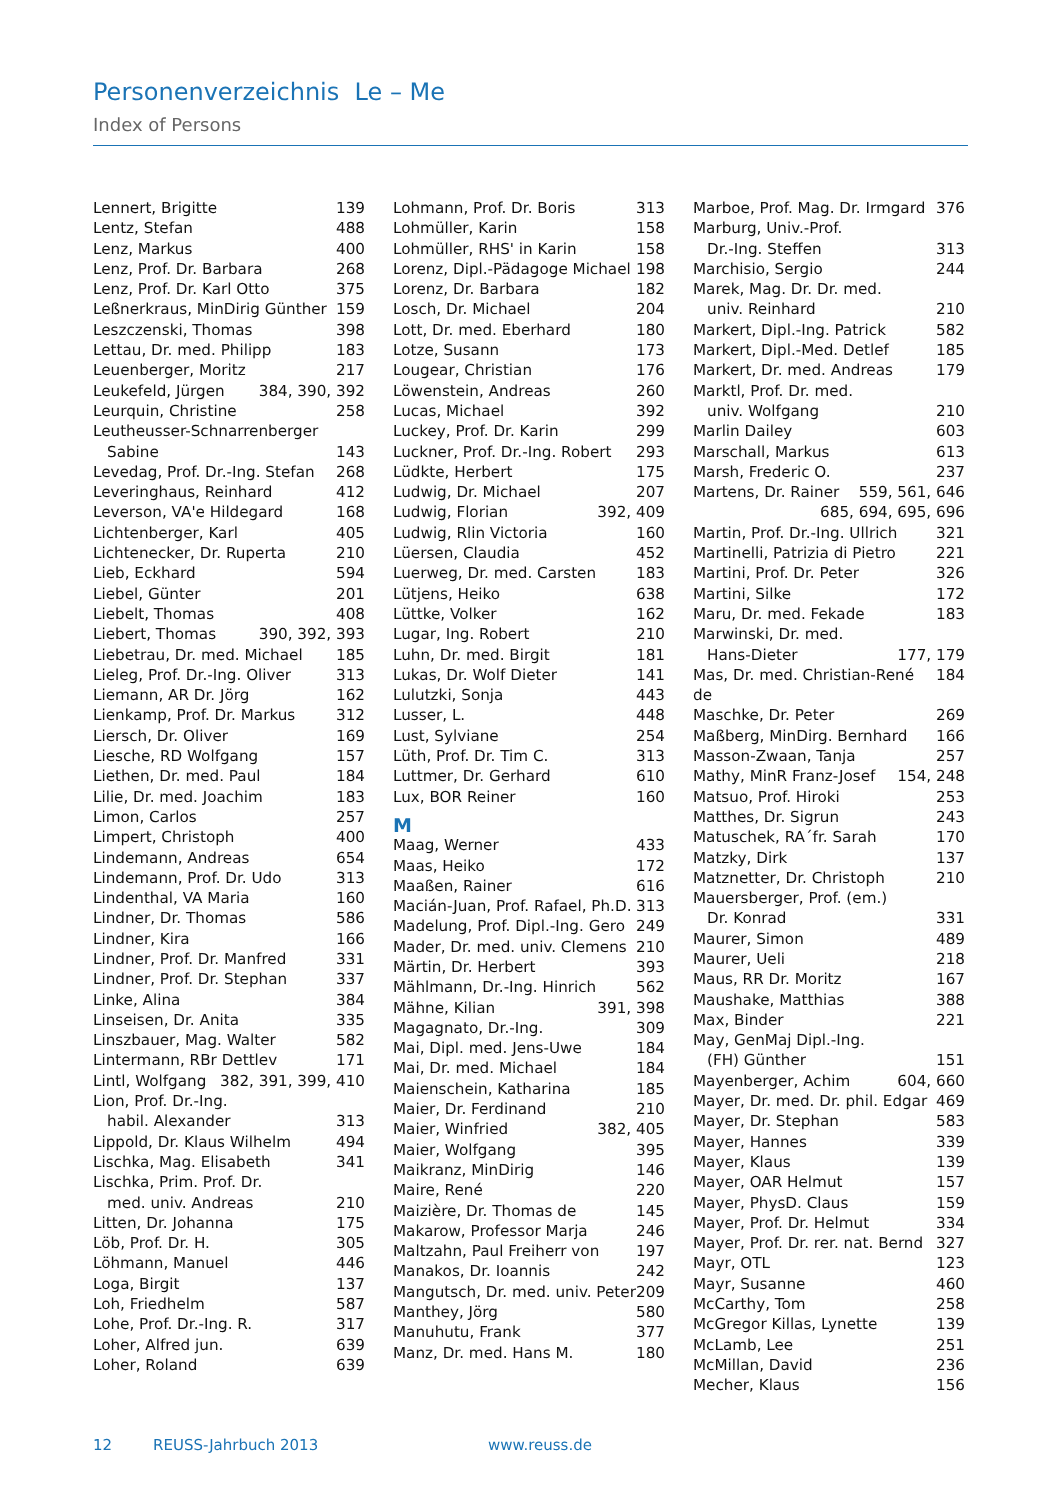Personenverzeichnis Le – Me
Index of Persons
Lennert, Brigitte 139
Lentz, Stefan 488
Lenz, Markus 400
Lenz, Prof. Dr. Barbara 268
Lenz, Prof. Dr. Karl Otto 375
Leßnerkraus, MinDirig Günther 159
Leszczenski, Thomas 398
Lettau, Dr. med. Philipp 183
Leuenberger, Moritz 217
Leukefeld, Jürgen 384, 390, 392
Leurquin, Christine 258
Leutheusser-Schnarrenberger
Sabine 143
Levedag, Prof. Dr.-Ing. Stefan 268
Leveringhaus, Reinhard 412
Leverson, VA'e Hildegard 168
Lichtenberger, Karl 405
Lichtenecker, Dr. Ruperta 210
Lieb, Eckhard 594
Liebel, Günter 201
Liebelt, Thomas 408
Liebert, Thomas 390, 392, 393
Liebetrau, Dr. med. Michael 185
Lieleg, Prof. Dr.-Ing. Oliver 313
Liemann, AR Dr. Jörg 162
Lienkamp, Prof. Dr. Markus 312
Liersch, Dr. Oliver 169
Liesche, RD Wolfgang 157
Liethen, Dr. med. Paul 184
Lilie, Dr. med. Joachim 183
Limon, Carlos 257
Limpert, Christoph 400
Lindemann, Andreas 654
Lindemann, Prof. Dr. Udo 313
Lindenthal, VA Maria 160
Lindner, Dr. Thomas 586
Lindner, Kira 166
Lindner, Prof. Dr. Manfred 331
Lindner, Prof. Dr. Stephan 337
Linke, Alina 384
Linseisen, Dr. Anita 335
Linszbauer, Mag. Walter 582
Lintermann, RBr Dettlev 171
Lintl, Wolfgang 382, 391, 399, 410
Lion, Prof. Dr.-Ing.
habil. Alexander 313
Lippold, Dr. Klaus Wilhelm 494
Lischka, Mag. Elisabeth 341
Lischka, Prim. Prof. Dr.
med. univ. Andreas 210
Litten, Dr. Johanna 175
Löb, Prof. Dr. H. 305
Löhmann, Manuel 446
Loga, Birgit 137
Loh, Friedhelm 587
Lohe, Prof. Dr.-Ing. R. 317
Loher, Alfred jun. 639
Loher, Roland 639
Lohmann, Prof. Dr. Boris 313
Lohmüller, Karin 158
Lohmüller, RHS' in Karin 158
Lorenz, Dipl.-Pädagoge Michael 198
Lorenz, Dr. Barbara 182
Losch, Dr. Michael 204
Lott, Dr. med. Eberhard 180
Lotze, Susann 173
Lougear, Christian 176
Löwenstein, Andreas 260
Lucas, Michael 392
Luckey, Prof. Dr. Karin 299
Luckner, Prof. Dr.-Ing. Robert 293
Lüdkte, Herbert 175
Ludwig, Dr. Michael 207
Ludwig, Florian 392, 409
Ludwig, Rlin Victoria 160
Lüersen, Claudia 452
Luerweg, Dr. med. Carsten 183
Lütjens, Heiko 638
Lüttke, Volker 162
Lugar, Ing. Robert 210
Luhn, Dr. med. Birgit 181
Lukas, Dr. Wolf Dieter 141
Lulutzki, Sonja 443
Lusser, L. 448
Lust, Sylviane 254
Lüth, Prof. Dr. Tim C. 313
Luttmer, Dr. Gerhard 610
Lux, BOR Reiner 160
M
Maag, Werner 433
Maas, Heiko 172
Maaßen, Rainer 616
Macián-Juan, Prof. Rafael, Ph.D. 313
Madelung, Prof. Dipl.-Ing. Gero 249
Mader, Dr. med. univ. Clemens 210
Märtin, Dr. Herbert 393
Mählmann, Dr.-Ing. Hinrich 562
Mähne, Kilian 391, 398
Magagnato, Dr.-Ing. 309
Mai, Dipl. med. Jens-Uwe 184
Mai, Dr. med. Michael 184
Maienschein, Katharina 185
Maier, Dr. Ferdinand 210
Maier, Winfried 382, 405
Maier, Wolfgang 395
Maikranz, MinDirig 146
Maire, René 220
Maizière, Dr. Thomas de 145
Makarow, Professor Marja 246
Maltzahn, Paul Freiherr von 197
Manakos, Dr. Ioannis 242
Mangutsch, Dr. med. univ. Peter 209
Manthey, Jörg 580
Manuhutu, Frank 377
Manz, Dr. med. Hans M. 180
Marboe, Prof. Mag. Dr. Irmgard 376
Marburg, Univ.-Prof.
Dr.-Ing. Steffen 313
Marchisio, Sergio 244
Marek, Mag. Dr. Dr. med.
univ. Reinhard 210
Markert, Dipl.-Ing. Patrick 582
Markert, Dipl.-Med. Detlef 185
Markert, Dr. med. Andreas 179
Marktl, Prof. Dr. med.
univ. Wolfgang 210
Marlin Dailey 603
Marschall, Markus 613
Marsh, Frederic O. 237
Martens, Dr. Rainer 559, 561, 646
685, 694, 695, 696
Martin, Prof. Dr.-Ing. Ullrich 321
Martinelli, Patrizia di Pietro 221
Martini, Prof. Dr. Peter 326
Martini, Silke 172
Maru, Dr. med. Fekade 183
Marwinski, Dr. med.
Hans-Dieter 177, 179
Mas, Dr. med. Christian-René de 184
Maschke, Dr. Peter 269
Maßberg, MinDirg. Bernhard 166
Masson-Zwaan, Tanja 257
Mathy, MinR Franz-Josef 154, 248
Matsuo, Prof. Hiroki 253
Matthes, Dr. Sigrun 243
Matuschek, RA´fr. Sarah 170
Matzky, Dirk 137
Matznetter, Dr. Christoph 210
Mauersberger, Prof. (em.)
Dr. Konrad 331
Maurer, Simon 489
Maurer, Ueli 218
Maus, RR Dr. Moritz 167
Maushake, Matthias 388
Max, Binder 221
May, GenMaj Dipl.-Ing.
(FH) Günther 151
Mayenberger, Achim 604, 660
Mayer, Dr. med. Dr. phil. Edgar 469
Mayer, Dr. Stephan 583
Mayer, Hannes 339
Mayer, Klaus 139
Mayer, OAR Helmut 157
Mayer, PhysD. Claus 159
Mayer, Prof. Dr. Helmut 334
Mayer, Prof. Dr. rer. nat. Bernd 327
Mayr, OTL 123
Mayr, Susanne 460
McCarthy, Tom 258
McGregor Killas, Lynette 139
McLamb, Lee 251
McMillan, David 236
Mecher, Klaus 156
12 REUSS-Jahrbuch 2013 www.reuss.de